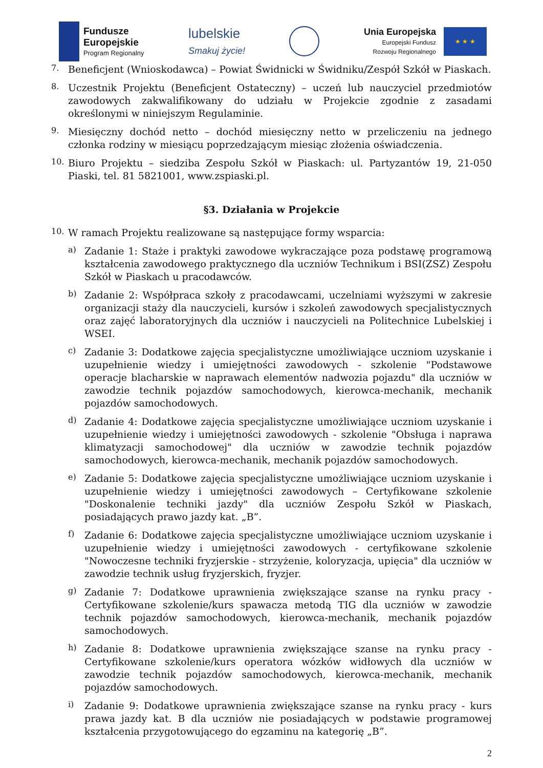Fundusze
Europejskie
Program Regionalny
lubelskie
Smakuj życie!
Unia Europejska
Europejski Fundusz
Rozwoju Regionalnego
★ ★ ★
7.
Beneficjent (Wnioskodawca) – Powiat Świdnicki w Świdniku/Zespół Szkół w Piaskach.
8.
Uczestnik Projektu (Beneficjent Ostateczny) – uczeń lub nauczyciel przedmiotów zawodowych zakwalifikowany do udziału w Projekcie zgodnie z zasadami określonymi w niniejszym Regulaminie.
9.
Miesięczny dochód netto – dochód miesięczny netto w przeliczeniu na jednego członka rodziny w miesiącu poprzedzającym miesiąc złożenia oświadczenia.
10.
Biuro Projektu – siedziba Zespołu Szkół w Piaskach: ul. Partyzantów 19, 21-050 Piaski, tel. 81 5821001, www.zspiaski.pl.
§3. Działania w Projekcie
10.
W ramach Projektu realizowane są następujące formy wsparcia:
a)
Zadanie 1: Staże i praktyki zawodowe wykraczające poza podstawę programową kształcenia zawodowego praktycznego dla uczniów Technikum i BSI(ZSZ) Zespołu Szkół w Piaskach u pracodawców.
b)
Zadanie 2: Współpraca szkoły z pracodawcami, uczelniami wyższymi w zakresie organizacji staży dla nauczycieli, kursów i szkoleń zawodowych specjalistycznych oraz zajęć laboratoryjnych dla uczniów i nauczycieli na Politechnice Lubelskiej i WSEI.
c)
Zadanie 3: Dodatkowe zajęcia specjalistyczne umożliwiające uczniom uzyskanie i uzupełnienie wiedzy i umiejętności zawodowych - szkolenie "Podstawowe operacje blacharskie w naprawach elementów nadwozia pojazdu" dla uczniów w zawodzie technik pojazdów samochodowych, kierowca-mechanik, mechanik pojazdów samochodowych.
d)
Zadanie 4: Dodatkowe zajęcia specjalistyczne umożliwiające uczniom uzyskanie i uzupełnienie wiedzy i umiejętności zawodowych - szkolenie "Obsługa i naprawa klimatyzacji samochodowej" dla uczniów w zawodzie technik pojazdów samochodowych, kierowca-mechanik, mechanik pojazdów samochodowych.
e)
Zadanie 5: Dodatkowe zajęcia specjalistyczne umożliwiające uczniom uzyskanie i uzupełnienie wiedzy i umiejętności zawodowych – Certyfikowane szkolenie "Doskonalenie techniki jazdy" dla uczniów Zespołu Szkół w Piaskach, posiadających prawo jazdy kat. „B”.
f)
Zadanie 6: Dodatkowe zajęcia specjalistyczne umożliwiające uczniom uzyskanie i uzupełnienie wiedzy i umiejętności zawodowych - certyfikowane szkolenie "Nowoczesne techniki fryzjerskie - strzyżenie, koloryzacja, upięcia" dla uczniów w zawodzie technik usług fryzjerskich, fryzjer.
g)
Zadanie 7: Dodatkowe uprawnienia zwiększające szanse na rynku pracy - Certyfikowane szkolenie/kurs spawacza metodą TIG dla uczniów w zawodzie technik pojazdów samochodowych, kierowca-mechanik, mechanik pojazdów samochodowych.
h)
Zadanie 8: Dodatkowe uprawnienia zwiększające szanse na rynku pracy - Certyfikowane szkolenie/kurs operatora wózków widłowych dla uczniów w zawodzie technik pojazdów samochodowych, kierowca-mechanik, mechanik pojazdów samochodowych.
i)
Zadanie 9: Dodatkowe uprawnienia zwiększające szanse na rynku pracy - kurs prawa jazdy kat. B dla uczniów nie posiadających w podstawie programowej kształcenia przygotowującego do egzaminu na kategorię „B”.
2